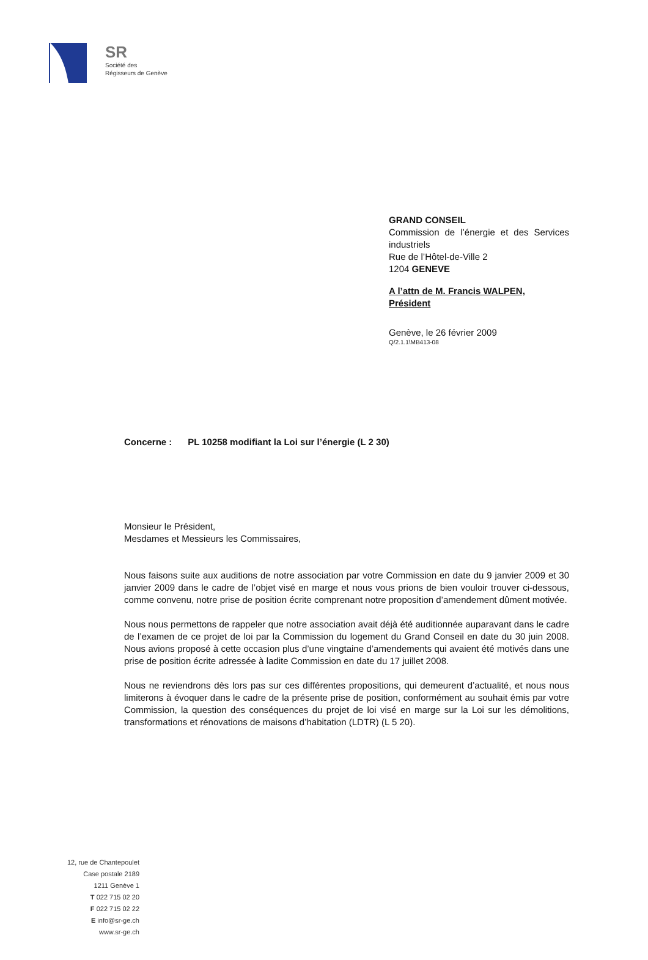SR
Société des
Régisseurs de Genève
GRAND CONSEIL
Commission de l’énergie et des Services industriels
Rue de l’Hôtel-de-Ville 2
1204 GENEVE
A l’attn de M. Francis WALPEN, Président
Genève, le 26 février 2009
Q/2.1.1\MB413-08
Concerne : PL 10258 modifiant la Loi sur l’énergie (L 2 30)
Monsieur le Président,
Mesdames et Messieurs les Commissaires,
Nous faisons suite aux auditions de notre association par votre Commission en date du 9 janvier 2009 et 30 janvier 2009 dans le cadre de l’objet visé en marge et nous vous prions de bien vouloir trouver ci-dessous, comme convenu, notre prise de position écrite comprenant notre proposition d’amendement dûment motivée.
Nous nous permettons de rappeler que notre association avait déjà été auditionnée auparavant dans le cadre de l’examen de ce projet de loi par la Commission du logement du Grand Conseil en date du 30 juin 2008. Nous avions proposé à cette occasion plus d’une vingtaine d’amendements qui avaient été motivés dans une prise de position écrite adressée à ladite Commission en date du 17 juillet 2008.
Nous ne reviendrons dès lors pas sur ces différentes propositions, qui demeurent d’actualité, et nous nous limiterons à évoquer dans le cadre de la présente prise de position, conformément au souhait émis par votre Commission, la question des conséquences du projet de loi visé en marge sur la Loi sur les démolitions, transformations et rénovations de maisons d’habitation (LDTR) (L 5 20).
12, rue de Chantepoulet
Case postale 2189
1211 Genève 1
T 022 715 02 20
F 022 715 02 22
E info@sr-ge.ch
www.sr-ge.ch